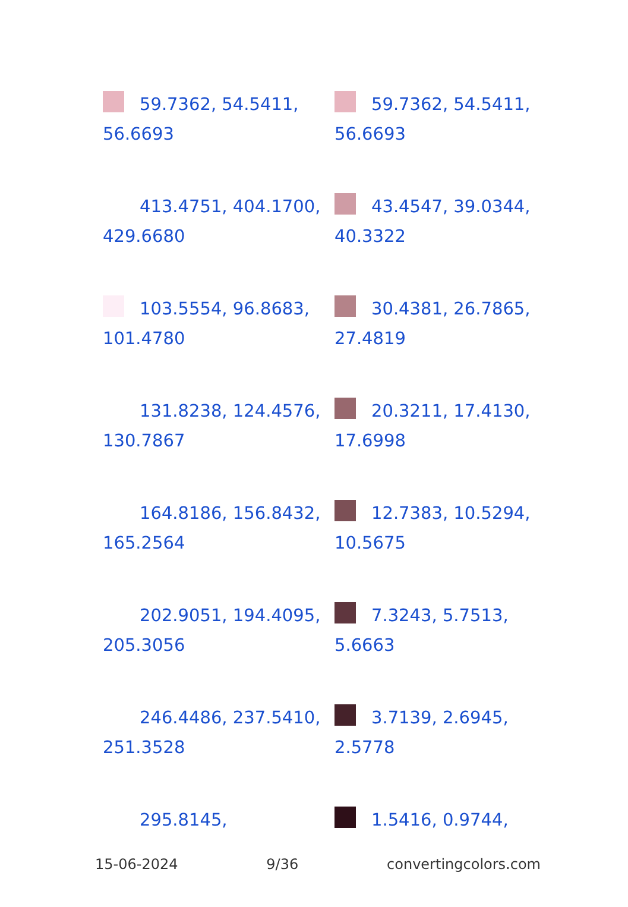59.7362, 54.5411, 56.6693
59.7362, 54.5411, 56.6693
413.4751, 404.1700, 429.6680
43.4547, 39.0344, 40.3322
103.5554, 96.8683, 101.4780
30.4381, 26.7865, 27.4819
131.8238, 124.4576, 130.7867
20.3211, 17.4130, 17.6998
164.8186, 156.8432, 165.2564
12.7383, 10.5294, 10.5675
202.9051, 194.4095, 205.3056
7.3243, 5.7513, 5.6663
246.4486, 237.5410, 251.3528
3.7139, 2.6945, 2.5778
295.8145,
1.5416, 0.9744,
15-06-2024 9/36 convertingcolors.com